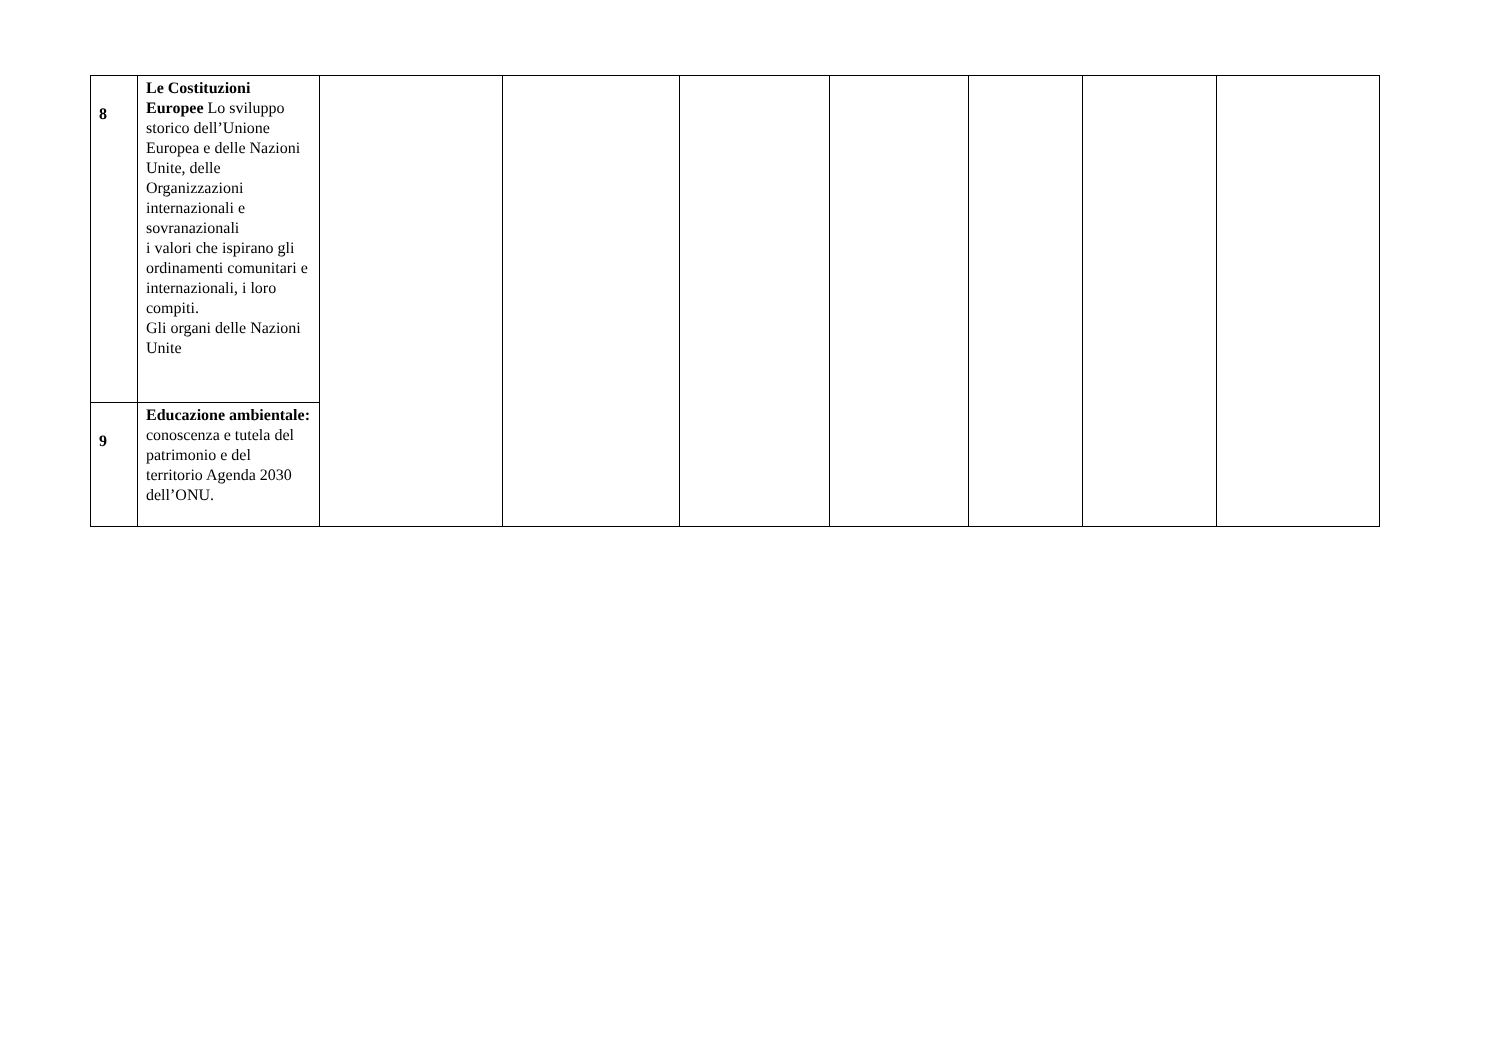| 8 | Le Costituzioni Europee Lo sviluppo storico dell’Unione Europea e delle Nazioni Unite, delle Organizzazioni internazionali e sovranazionali i valori che ispirano gli ordinamenti comunitari e internazionali, i loro compiti. Gli organi delle Nazioni Unite | | | | | | | |
| 9 | Educazione ambientale: conoscenza e tutela del patrimonio e del territorio Agenda 2030 dell’ONU. | | | | | | | |